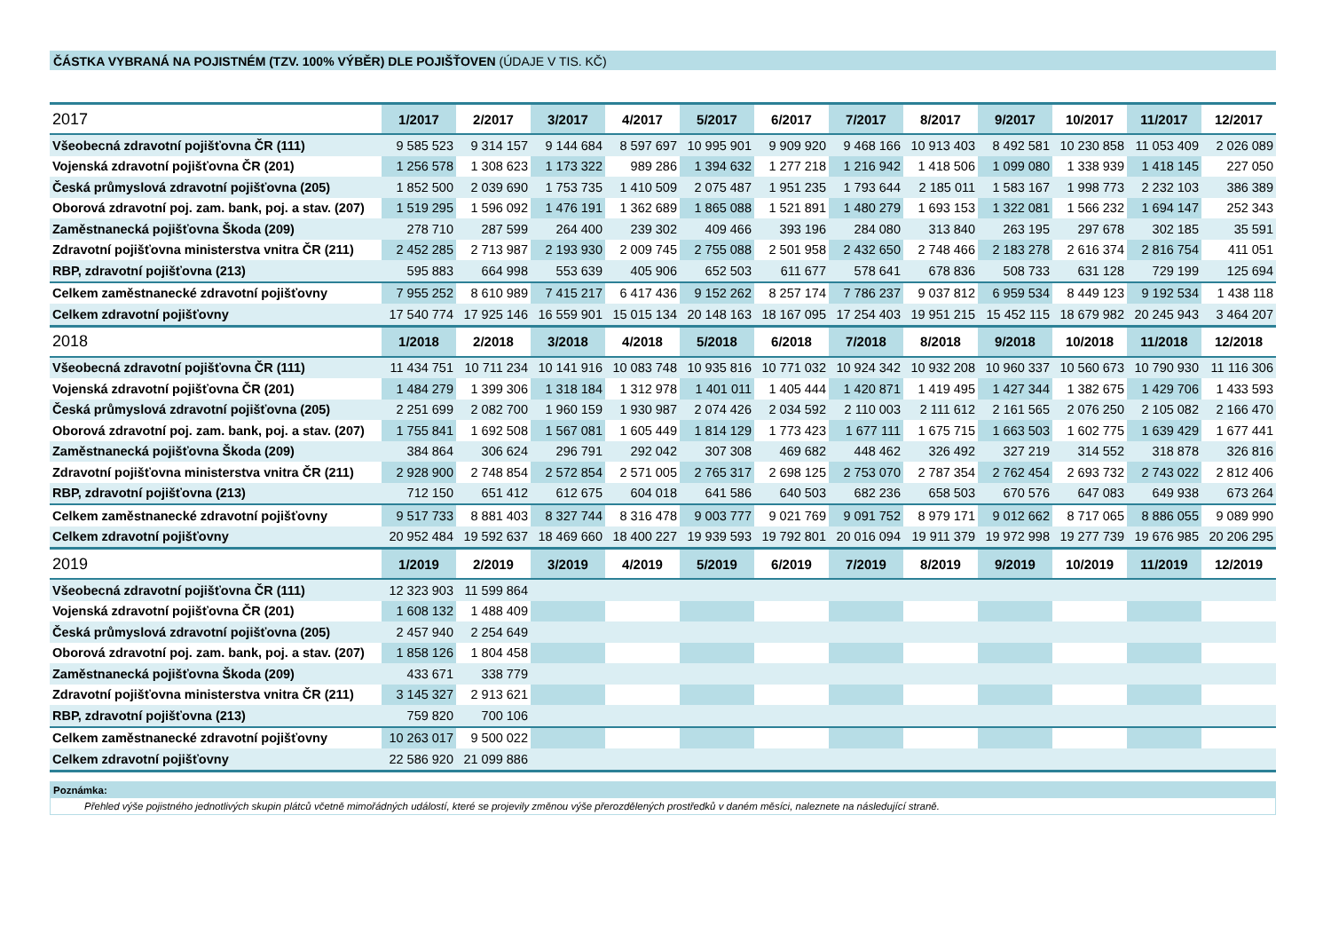ČÁSTKA VYBRANÁ NA POJISTNÉM (TZV. 100% VÝBĚR) DLE POJIŠŤOVEN (ÚDAJE V TIS. KČ)
| 2017 | 1/2017 | 2/2017 | 3/2017 | 4/2017 | 5/2017 | 6/2017 | 7/2017 | 8/2017 | 9/2017 | 10/2017 | 11/2017 | 12/2017 |
| --- | --- | --- | --- | --- | --- | --- | --- | --- | --- | --- | --- | --- |
| Všeobecná zdravotní pojišťovna ČR (111) | 9 585 523 | 9 314 157 | 9 144 684 | 8 597 697 | 10 995 901 | 9 909 920 | 9 468 166 | 10 913 403 | 8 492 581 | 10 230 858 | 11 053 409 | 2 026 089 |
| Vojenská zdravotní pojišťovna ČR (201) | 1 256 578 | 1 308 623 | 1 173 322 | 989 286 | 1 394 632 | 1 277 218 | 1 216 942 | 1 418 506 | 1 099 080 | 1 338 939 | 1 418 145 | 227 050 |
| Česká průmyslová zdravotní pojišťovna (205) | 1 852 500 | 2 039 690 | 1 753 735 | 1 410 509 | 2 075 487 | 1 951 235 | 1 793 644 | 2 185 011 | 1 583 167 | 1 998 773 | 2 232 103 | 386 389 |
| Oborová zdravotní poj. zam. bank, poj. a stav. (207) | 1 519 295 | 1 596 092 | 1 476 191 | 1 362 689 | 1 865 088 | 1 521 891 | 1 480 279 | 1 693 153 | 1 322 081 | 1 566 232 | 1 694 147 | 252 343 |
| Zaměstnanecká pojišťovna Škoda (209) | 278 710 | 287 599 | 264 400 | 239 302 | 409 466 | 393 196 | 284 080 | 313 840 | 263 195 | 297 678 | 302 185 | 35 591 |
| Zdravotní pojišťovna ministerstva vnitra ČR (211) | 2 452 285 | 2 713 987 | 2 193 930 | 2 009 745 | 2 755 088 | 2 501 958 | 2 432 650 | 2 748 466 | 2 183 278 | 2 616 374 | 2 816 754 | 411 051 |
| RBP, zdravotní pojišťovna (213) | 595 883 | 664 998 | 553 639 | 405 906 | 652 503 | 611 677 | 578 641 | 678 836 | 508 733 | 631 128 | 729 199 | 125 694 |
| Celkem zaměstnanecké zdravotní pojišťovny | 7 955 252 | 8 610 989 | 7 415 217 | 6 417 436 | 9 152 262 | 8 257 174 | 7 786 237 | 9 037 812 | 6 959 534 | 8 449 123 | 9 192 534 | 1 438 118 |
| Celkem zdravotní pojišťovny | 17 540 774 | 17 925 146 | 16 559 901 | 15 015 134 | 20 148 163 | 18 167 095 | 17 254 403 | 19 951 215 | 15 452 115 | 18 679 982 | 20 245 943 | 3 464 207 |
| 2018 | 1/2018 | 2/2018 | 3/2018 | 4/2018 | 5/2018 | 6/2018 | 7/2018 | 8/2018 | 9/2018 | 10/2018 | 11/2018 | 12/2018 |
| Všeobecná zdravotní pojišťovna ČR (111) | 11 434 751 | 10 711 234 | 10 141 916 | 10 083 748 | 10 935 816 | 10 771 032 | 10 924 342 | 10 932 208 | 10 960 337 | 10 560 673 | 10 790 930 | 11 116 306 |
| Vojenská zdravotní pojišťovna ČR (201) | 1 484 279 | 1 399 306 | 1 318 184 | 1 312 978 | 1 401 011 | 1 405 444 | 1 420 871 | 1 419 495 | 1 427 344 | 1 382 675 | 1 429 706 | 1 433 593 |
| Česká průmyslová zdravotní pojišťovna (205) | 2 251 699 | 2 082 700 | 1 960 159 | 1 930 987 | 2 074 426 | 2 034 592 | 2 110 003 | 2 111 612 | 2 161 565 | 2 076 250 | 2 105 082 | 2 166 470 |
| Oborová zdravotní poj. zam. bank, poj. a stav. (207) | 1 755 841 | 1 692 508 | 1 567 081 | 1 605 449 | 1 814 129 | 1 773 423 | 1 677 111 | 1 675 715 | 1 663 503 | 1 602 775 | 1 639 429 | 1 677 441 |
| Zaměstnanecká pojišťovna Škoda (209) | 384 864 | 306 624 | 296 791 | 292 042 | 307 308 | 469 682 | 448 462 | 326 492 | 327 219 | 314 552 | 318 878 | 326 816 |
| Zdravotní pojišťovna ministerstva vnitra ČR (211) | 2 928 900 | 2 748 854 | 2 572 854 | 2 571 005 | 2 765 317 | 2 698 125 | 2 753 070 | 2 787 354 | 2 762 454 | 2 693 732 | 2 743 022 | 2 812 406 |
| RBP, zdravotní pojišťovna (213) | 712 150 | 651 412 | 612 675 | 604 018 | 641 586 | 640 503 | 682 236 | 658 503 | 670 576 | 647 083 | 649 938 | 673 264 |
| Celkem zaměstnanecké zdravotní pojišťovny | 9 517 733 | 8 881 403 | 8 327 744 | 8 316 478 | 9 003 777 | 9 021 769 | 9 091 752 | 8 979 171 | 9 012 662 | 8 717 065 | 8 886 055 | 9 089 990 |
| Celkem zdravotní pojišťovny | 20 952 484 | 19 592 637 | 18 469 660 | 18 400 227 | 19 939 593 | 19 792 801 | 20 016 094 | 19 911 379 | 19 972 998 | 19 277 739 | 19 676 985 | 20 206 295 |
| 2019 | 1/2019 | 2/2019 | 3/2019 | 4/2019 | 5/2019 | 6/2019 | 7/2019 | 8/2019 | 9/2019 | 10/2019 | 11/2019 | 12/2019 |
| Všeobecná zdravotní pojišťovna ČR (111) | 12 323 903 | 11 599 864 | | | | | | | | | | |
| Vojenská zdravotní pojišťovna ČR (201) | 1 608 132 | 1 488 409 | | | | | | | | | | |
| Česká průmyslová zdravotní pojišťovna (205) | 2 457 940 | 2 254 649 | | | | | | | | | | |
| Oborová zdravotní poj. zam. bank, poj. a stav. (207) | 1 858 126 | 1 804 458 | | | | | | | | | | |
| Zaměstnanecká pojišťovna Škoda (209) | 433 671 | 338 779 | | | | | | | | | | |
| Zdravotní pojišťovna ministerstva vnitra ČR (211) | 3 145 327 | 2 913 621 | | | | | | | | | | |
| RBP, zdravotní pojišťovna (213) | 759 820 | 700 106 | | | | | | | | | | |
| Celkem zaměstnanecké zdravotní pojišťovny | 10 263 017 | 9 500 022 | | | | | | | | | | |
| Celkem zdravotní pojišťovny | 22 586 920 | 21 099 886 | | | | | | | | | | |
Poznámka:
Přehled výše pojistného jednotlivých skupin plátců včetně mimořádných událostí, které se projevily změnou výše přerozdělených prostředků v daném měsíci, naleznete na následující straně.